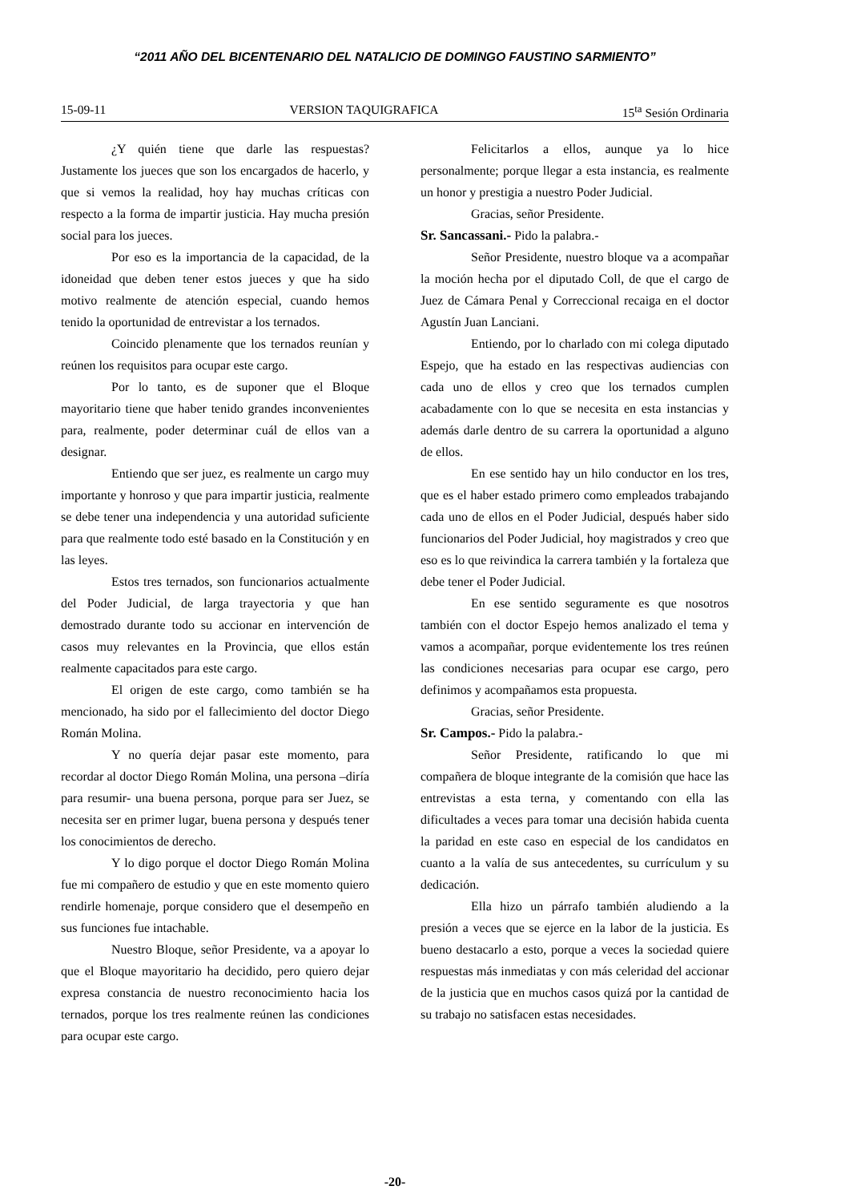“2011 AÑO DEL BICENTENARIO DEL NATALICIO DE DOMINGO FAUSTINO SARMIENTO”
15-09-11 VERSION TAQUIGRAFICA 15<sup>ta</sup> Sesión Ordinaria
¿Y quién tiene que darle las respuestas? Justamente los jueces que son los encargados de hacerlo, y que si vemos la realidad, hoy hay muchas críticas con respecto a la forma de impartir justicia. Hay mucha presión social para los jueces.
Por eso es la importancia de la capacidad, de la idoneidad que deben tener estos jueces y que ha sido motivo realmente de atención especial, cuando hemos tenido la oportunidad de entrevistar a los ternados.
Coincido plenamente que los ternados reunían y reúnen los requisitos para ocupar este cargo.
Por lo tanto, es de suponer que el Bloque mayoritario tiene que haber tenido grandes inconvenientes para, realmente, poder determinar cuál de ellos van a designar.
Entiendo que ser juez, es realmente un cargo muy importante y honroso y que para impartir justicia, realmente se debe tener una independencia y una autoridad suficiente para que realmente todo esté basado en la Constitución y en las leyes.
Estos tres ternados, son funcionarios actualmente del Poder Judicial, de larga trayectoria y que han demostrado durante todo su accionar en intervención de casos muy relevantes en la Provincia, que ellos están realmente capacitados para este cargo.
El origen de este cargo, como también se ha mencionado, ha sido por el fallecimiento del doctor Diego Román Molina.
Y no quería dejar pasar este momento, para recordar al doctor Diego Román Molina, una persona –diría para resumir- una buena persona, porque para ser Juez, se necesita ser en primer lugar, buena persona y después tener los conocimientos de derecho.
Y lo digo porque el doctor Diego Román Molina fue mi compañero de estudio y que en este momento quiero rendirle homenaje, porque considero que el desempeño en sus funciones fue intachable.
Nuestro Bloque, señor Presidente, va a apoyar lo que el Bloque mayoritario ha decidido, pero quiero dejar expresa constancia de nuestro reconocimiento hacia los ternados, porque los tres realmente reúnen las condiciones para ocupar este cargo.
Felicitarlos a ellos, aunque ya lo hice personalmente; porque llegar a esta instancia, es realmente un honor y prestigia a nuestro Poder Judicial.
Gracias, señor Presidente.
Sr. Sancassani.- Pido la palabra.-
Señor Presidente, nuestro bloque va a acompañar la moción hecha por el diputado Coll, de que el cargo de Juez de Cámara Penal y Correccional recaiga en el doctor Agustín Juan Lanciani.
Entiendo, por lo charlado con mi colega diputado Espejo, que ha estado en las respectivas audiencias con cada uno de ellos y creo que los ternados cumplen acabadamente con lo que se necesita en esta instancias y además darle dentro de su carrera la oportunidad a alguno de ellos.
En ese sentido hay un hilo conductor en los tres, que es el haber estado primero como empleados trabajando cada uno de ellos en el Poder Judicial, después haber sido funcionarios del Poder Judicial, hoy magistrados y creo que eso es lo que reivindica la carrera también y la fortaleza que debe tener el Poder Judicial.
En ese sentido seguramente es que nosotros también con el doctor Espejo hemos analizado el tema y vamos a acompañar, porque evidentemente los tres reúnen las condiciones necesarias para ocupar ese cargo, pero definimos y acompañamos esta propuesta.
Gracias, señor Presidente.
Sr. Campos.- Pido la palabra.-
Señor Presidente, ratificando lo que mi compañera de bloque integrante de la comisión que hace las entrevistas a esta terna, y comentando con ella las dificultades a veces para tomar una decisión habida cuenta la paridad en este caso en especial de los candidatos en cuanto a la valía de sus antecedentes, su currículum y su dedicación.
Ella hizo un párrafo también aludiendo a la presión a veces que se ejerce en la labor de la justicia. Es bueno destacarlo a esto, porque a veces la sociedad quiere respuestas más inmediatas y con más celeridad del accionar de la justicia que en muchos casos quizá por la cantidad de su trabajo no satisfacen estas necesidades.
-20-